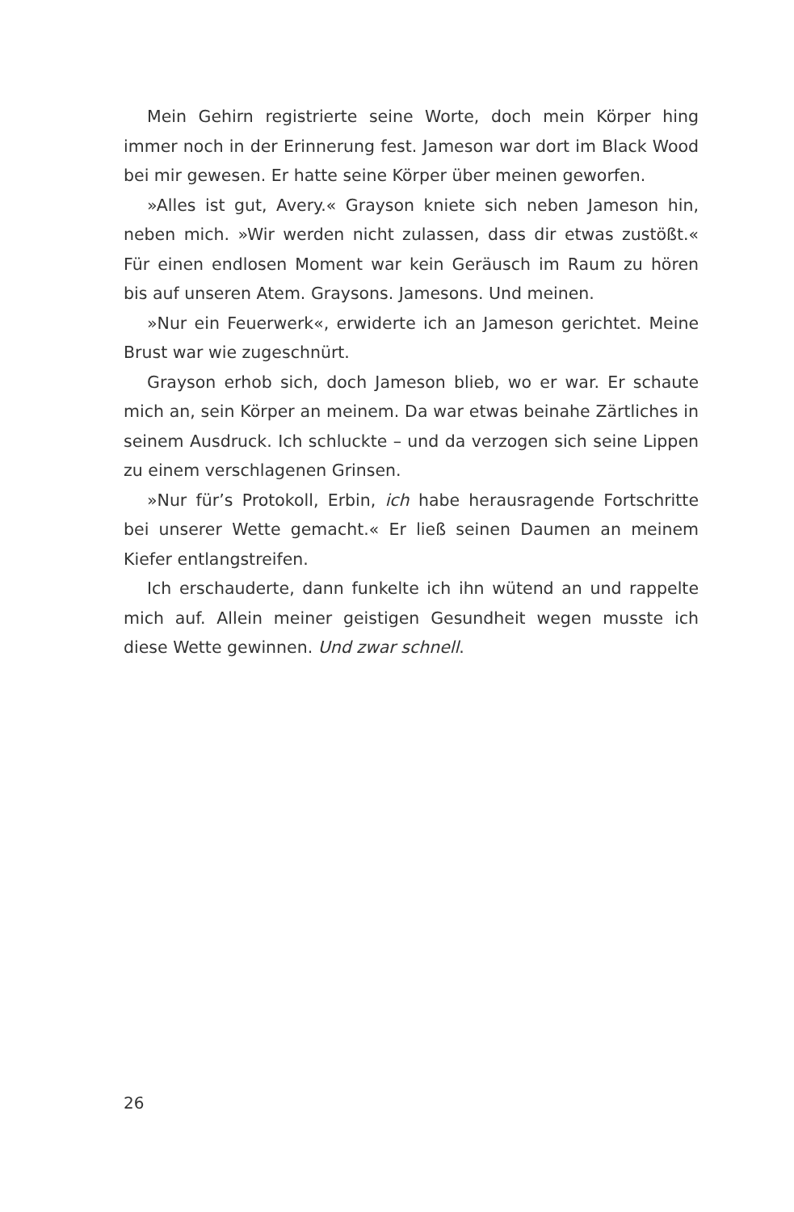Mein Gehirn registrierte seine Worte, doch mein Körper hing immer noch in der Erinnerung fest. Jameson war dort im Black Wood bei mir gewesen. Er hatte seine Körper über meinen geworfen.
»Alles ist gut, Avery.« Grayson kniete sich neben Jameson hin, neben mich. »Wir werden nicht zulassen, dass dir etwas zustößt.« Für einen endlosen Moment war kein Geräusch im Raum zu hören bis auf unse­ren Atem. Graysons. Jamesons. Und meinen.
»Nur ein Feuerwerk«, erwiderte ich an Jameson gerichtet. Meine Brust war wie zugeschnürt.
Grayson erhob sich, doch Jameson blieb, wo er war. Er schaute mich an, sein Körper an meinem. Da war etwas beinahe Zärtliches in seinem Ausdruck. Ich schluckte – und da verzogen sich seine Lippen zu einem verschlagenen Grinsen.
»Nur für’s Protokoll, Erbin, ich habe herausragende Fortschritte bei unserer Wette gemacht.« Er ließ seinen Daumen an meinem Kiefer entlangstreifen.
Ich erschauderte, dann funkelte ich ihn wütend an und rappelte mich auf. Allein meiner geistigen Gesundheit wegen musste ich diese Wette gewinnen. Und zwar schnell.
26